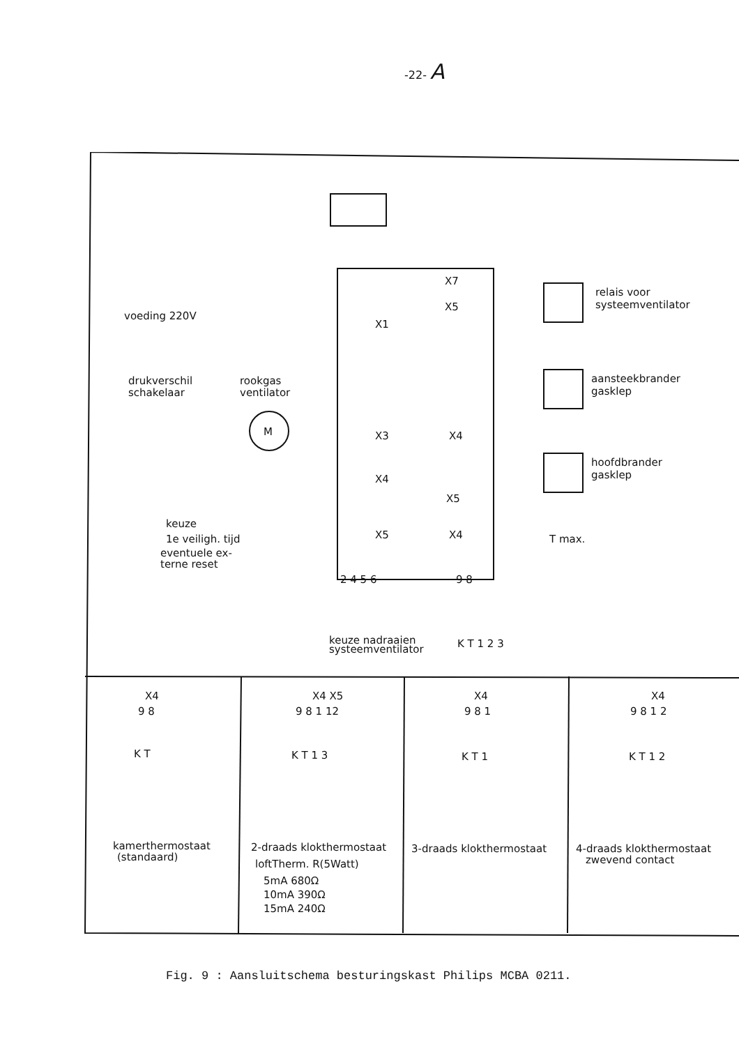-22- A
X7
X5
X1
X3
X4
X4
X5
X5
X4
voeding 220V
drukverschil
schakelaar
rookgas
ventilator
M
relais voor
systeemventilator
aansteekbrander
gasklep
hoofdbrander
gasklep
keuze
1e veiligh. tijd
eventuele ex-
terne reset
T max.
2 4 5 6
9 8
keuze nadraaien
systeemventilator
K T 1 2 3
X4
9 8
K T
kamerthermostaat
(standaard)
X4 X5
9 8 1 12
K T 1 3
2-draads klokthermostaat
loftTherm. R(5Watt)
5mA 680Ω
10mA 390Ω
15mA 240Ω
X4
9 8 1
K T 1
3-draads klokthermostaat
X4
9 8 1 2
K T 1 2
4-draads klokthermostaat
zwevend contact
Fig. 9 : Aansluitschema besturingskast Philips MCBA 0211.